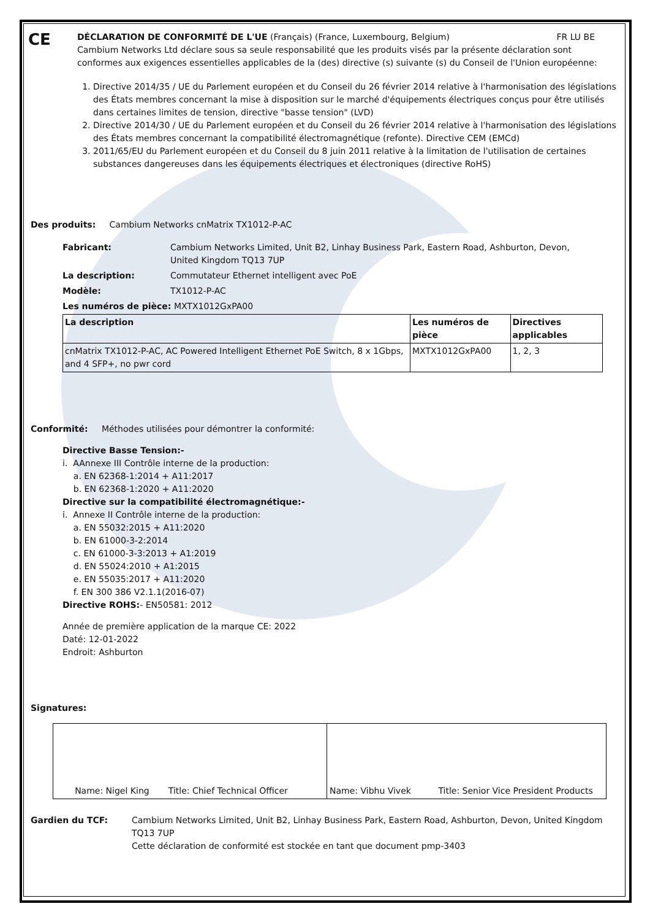CE
DÉCLARATION DE CONFORMITÉ DE L'UE (Français) (France, Luxembourg, Belgium) FR LU BE
Cambium Networks Ltd déclare sous sa seule responsabilité que les produits visés par la présente déclaration sont conformes aux exigences essentielles applicables de la (des) directive (s) suivante (s) du Conseil de l'Union européenne:
1. Directive 2014/35 / UE du Parlement européen et du Conseil du 26 février 2014 relative à l'harmonisation des législations des États membres concernant la mise à disposition sur le marché d'équipements électriques conçus pour être utilisés dans certaines limites de tension, directive "basse tension" (LVD)
2. Directive 2014/30 / UE du Parlement européen et du Conseil du 26 février 2014 relative à l'harmonisation des législations des États membres concernant la compatibilité électromagnétique (refonte). Directive CEM (EMCd)
3. 2011/65/EU du Parlement européen et du Conseil du 8 juin 2011 relative à la limitation de l'utilisation de certaines substances dangereuses dans les équipements électriques et électroniques (directive RoHS)
Des produits: Cambium Networks cnMatrix TX1012-P-AC
| Fabricant: | Cambium Networks Limited, Unit B2, Linhay Business Park, Eastern Road, Ashburton, Devon, United Kingdom TQ13 7UP |
| La description: | Commutateur Ethernet intelligent avec PoE |
| Modèle: | TX1012-P-AC |
| Les numéros de pièce: MXTX1012GxPA00 | |
| La description | Les numéros de pièce | Directives applicables |
| --- | --- | --- |
| cnMatrix TX1012-P-AC, AC Powered Intelligent Ethernet PoE Switch, 8 x 1Gbps, and 4 SFP+, no pwr cord | MXTX1012GxPA00 | 1, 2, 3 |
Conformité: Méthodes utilisées pour démontrer la conformité:
Directive Basse Tension:-
i. AAnnexe III Contrôle interne de la production:
a. EN 62368-1:2014 + A11:2017
b. EN 62368-1:2020 + A11:2020
Directive sur la compatibilité électromagnétique:-
i. Annexe II Contrôle interne de la production:
a. EN 55032:2015 + A11:2020
b. EN 61000-3-2:2014
c. EN 61000-3-3:2013 + A1:2019
d. EN 55024:2010 + A1:2015
e. EN 55035:2017 + A11:2020
f. EN 300 386 V2.1.1(2016-07)
Directive ROHS:- EN50581: 2012
Année de première application de la marque CE: 2022
Daté: 12-01-2022
Endroit: Ashburton
Signatures:
| Name: Nigel King Title: Chief Technical Officer | Name: Vibhu Vivek Title: Senior Vice President Products |
| Gardien du TCF: | Cambium Networks Limited, Unit B2, Linhay Business Park, Eastern Road, Ashburton, Devon, United Kingdom TQ13 7UP Cette déclaration de conformité est stockée en tant que document pmp-3403 |